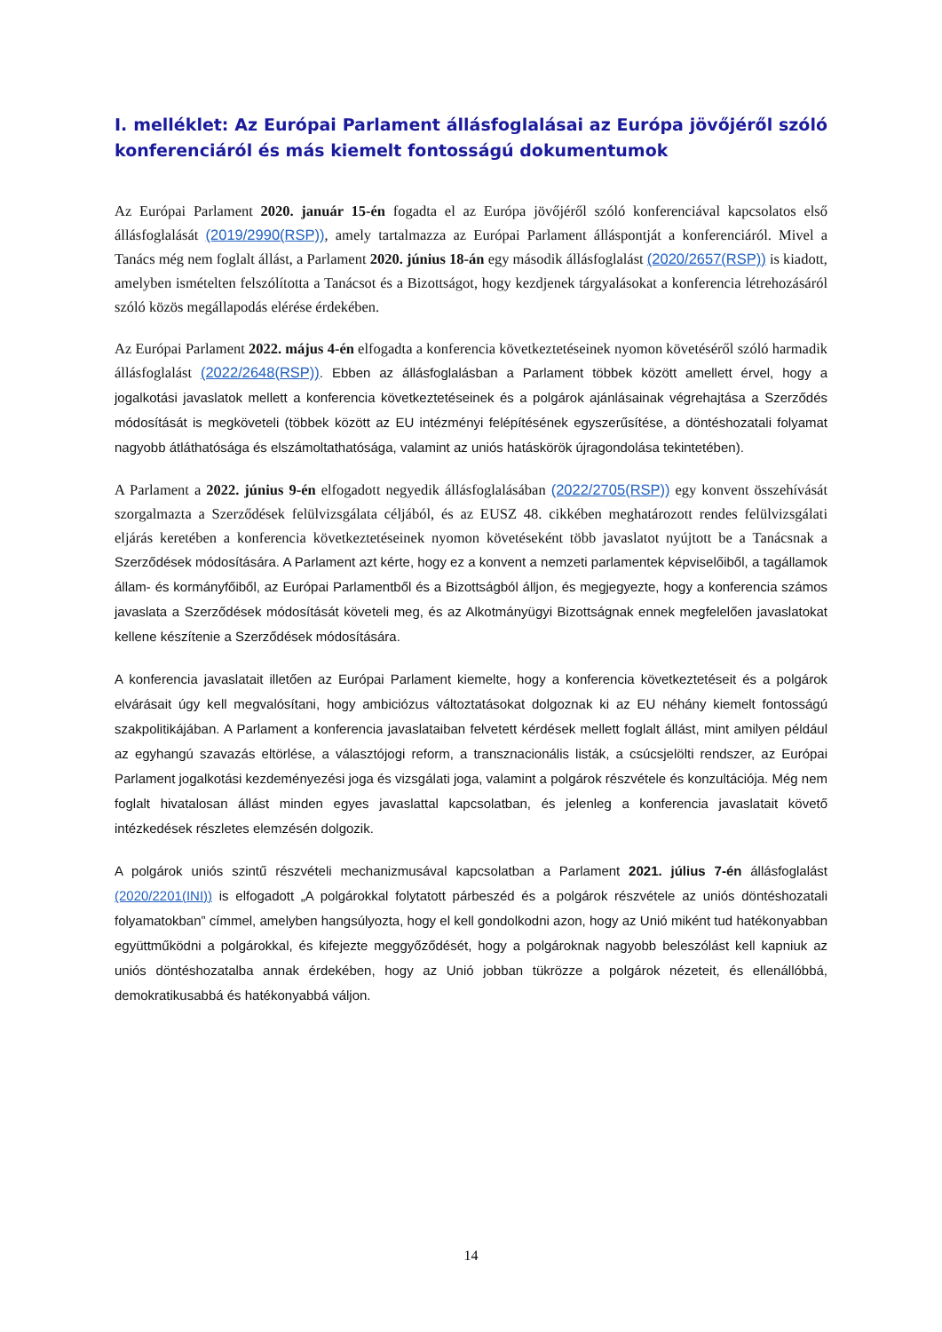I. melléklet: Az Európai Parlament állásfoglalásai az Európa jövőjéről szóló konferenciáról és más kiemelt fontosságú dokumentumok
Az Európai Parlament 2020. január 15-én fogadta el az Európa jövőjéről szóló konferenciával kapcsolatos első állásfoglalását (2019/2990(RSP)), amely tartalmazza az Európai Parlament álláspontját a konferenciáról. Mivel a Tanács még nem foglalt állást, a Parlament 2020. június 18-án egy második állásfoglalást (2020/2657(RSP)) is kiadott, amelyben ismételten felszólította a Tanácsot és a Bizottságot, hogy kezdjenek tárgyalásokat a konferencia létrehozásáról szóló közös megállapodás elérése érdekében.
Az Európai Parlament 2022. május 4-én elfogadta a konferencia következtetéseinek nyomon követéséről szóló harmadik állásfoglalást (2022/2648(RSP)). Ebben az állásfoglalásban a Parlament többek között amellett érvel, hogy a jogalkotási javaslatok mellett a konferencia következtetéseinek és a polgárok ajánlásainak végrehajtása a Szerződés módosítását is megköveteli (többek között az EU intézményi felépítésének egyszerűsítése, a döntéshozatali folyamat nagyobb átláthatósága és elszámoltathatósága, valamint az uniós hatáskörök újragondolása tekintetében).
A Parlament a 2022. június 9-én elfogadott negyedik állásfoglalásában (2022/2705(RSP)) egy konvent összehívását szorgalmazta a Szerződések felülvizsgálata céljából, és az EUSZ 48. cikkében meghatározott rendes felülvizsgálati eljárás keretében a konferencia következtetéseinek nyomon követéseként több javaslatot nyújtott be a Tanácsnak a Szerződések módosítására. A Parlament azt kérte, hogy ez a konvent a nemzeti parlamentek képviselőiből, a tagállamok állam- és kormányfőiből, az Európai Parlamentből és a Bizottságból álljon, és megjegyezte, hogy a konferencia számos javaslata a Szerződések módosítását követeli meg, és az Alkotmányügyi Bizottságnak ennek megfelelően javaslatokat kellene készítenie a Szerződések módosítására.
A konferencia javaslatait illetően az Európai Parlament kiemelte, hogy a konferencia következtetéseit és a polgárok elvárásait úgy kell megvalósítani, hogy ambiciózus változtatásokat dolgoznak ki az EU néhány kiemelt fontosságú szakpolitikájában. A Parlament a konferencia javaslataiban felvetett kérdések mellett foglalt állást, mint amilyen például az egyhangú szavazás eltörlése, a választójogi reform, a transznacionális listák, a csúcsjelölti rendszer, az Európai Parlament jogalkotási kezdeményezési joga és vizsgálati joga, valamint a polgárok részvétele és konzultációja. Még nem foglalt hivatalosan állást minden egyes javaslattal kapcsolatban, és jelenleg a konferencia javaslatait követő intézkedések részletes elemzésén dolgozik.
A polgárok uniós szintű részvételi mechanizmusával kapcsolatban a Parlament 2021. július 7-én állásfoglalást (2020/2201(INI)) is elfogadott „A polgárokkal folytatott párbeszéd és a polgárok részvétele az uniós döntéshozatali folyamatokban” címmel, amelyben hangsúlyozta, hogy el kell gondolkodni azon, hogy az Unió miként tud hatékonyabban együttműködni a polgárokkal, és kifejezte meggyőződését, hogy a polgároknak nagyobb beleszólást kell kapniuk az uniós döntéshozatalba annak érdekében, hogy az Unió jobban tükrözze a polgárok nézeteit, és ellenállóbbá, demokratikusabbá és hatékonyabbá váljon.
14